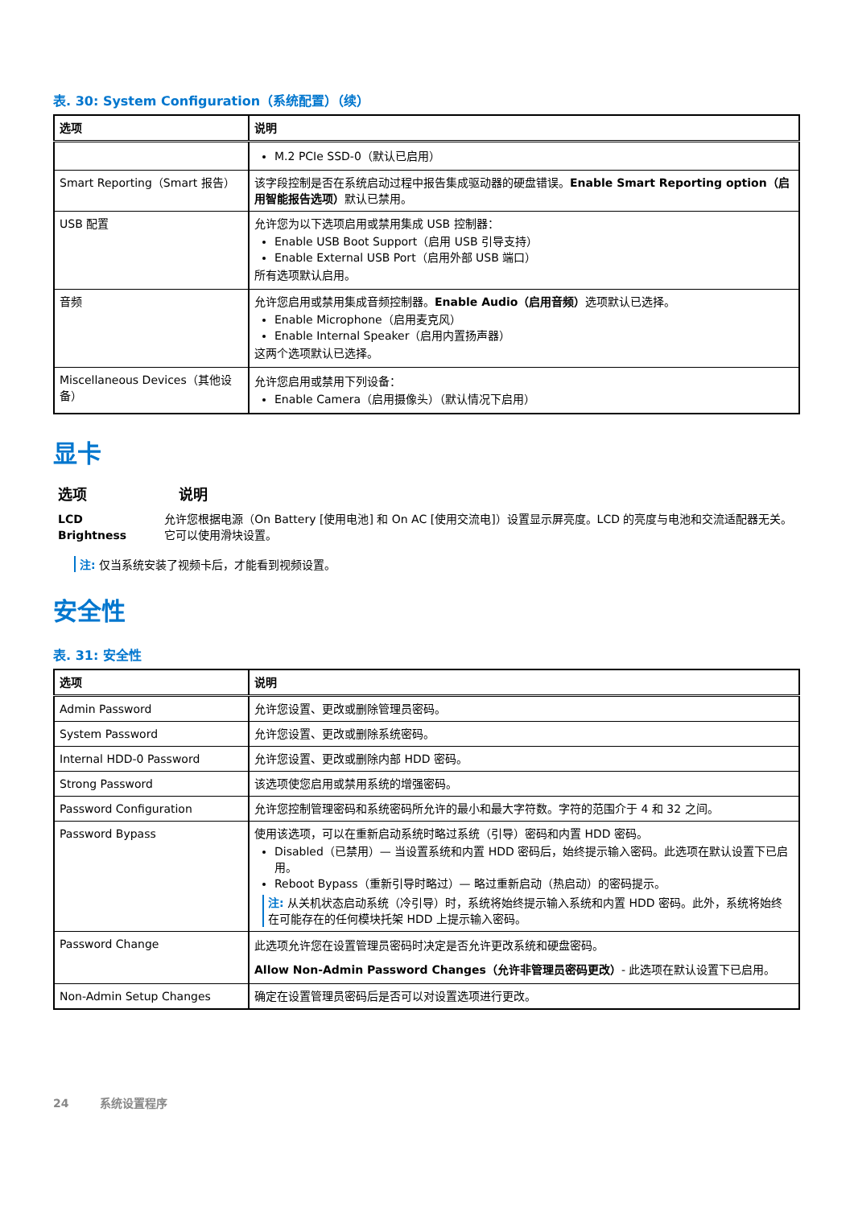表. 30: System Configuration（系统配置）（续）
| 选项 | 说明 |
| --- | --- |
| | M.2 PCIe SSD-0（默认已启用） |
| Smart Reporting（Smart 报告） | 该字段控制是否在系统启动过程中报告集成驱动器的硬盘错误。 Enable Smart Reporting option（启用智能报告选项） 默认已禁用。 |
| USB 配置 | 允许您为以下选项启用或禁用集成 USB 控制器： Enable USB Boot Support（启用 USB 引导支持） Enable External USB Port（启用外部 USB 端口） 所有选项默认启用。 |
| 音频 | 允许您启用或禁用集成音频控制器。 Enable Audio（启用音频） 选项默认已选择。 Enable Microphone（启用麦克风） Enable Internal Speaker（启用内置扬声器） 这两个选项默认已选择。 |
| Miscellaneous Devices（其他设备） | 允许您启用或禁用下列设备： Enable Camera（启用摄像头）（默认情况下启用） |
显卡
选项 说明
LCD Brightness 允许您根据电源（On Battery [使用电池] 和 On AC [使用交流电]）设置显示屏亮度。LCD 的亮度与电池和交流适配器无关。它可以使用滑块设置。
注: 仅当系统安装了视频卡后，才能看到视频设置。
安全性
表. 31: 安全性
| 选项 | 说明 |
| --- | --- |
| Admin Password | 允许您设置、更改或删除管理员密码。 |
| System Password | 允许您设置、更改或删除系统密码。 |
| Internal HDD-0 Password | 允许您设置、更改或删除内部 HDD 密码。 |
| Strong Password | 该选项使您启用或禁用系统的增强密码。 |
| Password Configuration | 允许您控制管理密码和系统密码所允许的最小和最大字符数。字符的范围介于 4 和 32 之间。 |
| Password Bypass | 使用该选项，可以在重新启动系统时略过系统（引导）密码和内置 HDD 密码。 Disabled（已禁用）— 当设置系统和内置 HDD 密码后，始终提示输入密码。此选项在默认设置下已启用。 Reboot Bypass（重新引导时略过）— 略过重新启动（热启动）的密码提示。 注: 从关机状态启动系统（冷引导）时，系统将始终提示输入系统和内置 HDD 密码。此外，系统将始终在可能存在的任何模块托架 HDD 上提示输入密码。 |
| Password Change | 此选项允许您在设置管理员密码时决定是否允许更改系统和硬盘密码。 Allow Non-Admin Password Changes（允许非管理员密码更改） - 此选项在默认设置下已启用。 |
| Non-Admin Setup Changes | 确定在设置管理员密码后是否可以对设置选项进行更改。 |
24 系统设置程序